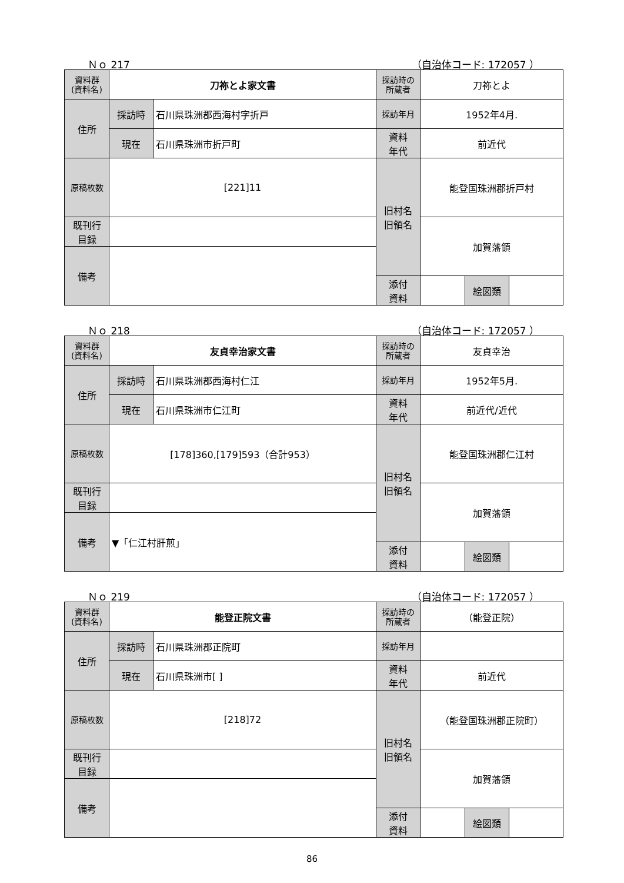Ｎｏ 217 （自治体コード: 172057 ）
| 資料群 (資料名) | 刀祢とよ家文書 | | 採訪時の 所蔵者 | 刀祢とよ | | |
| 住所 | 採訪時 | 石川県珠洲郡西海村字折戸 | 採訪年月 | 1952年4月. | | |
| | 現在 | 石川県珠洲市折戸町 | 資料 年代 | 前近代 | | |
| 原稿枚数 | [221]11 | | 旧村名 旧領名 | 能登国珠洲郡折戸村 | | |
| 既刊行 目録 | | | | 加賀藩領 | | |
| 備考 | | | | | | |
| | | | 添付 資料 | | 絵図類 | |
Ｎｏ 218 （自治体コード: 172057 ）
| 資料群 (資料名) | 友貞幸治家文書 | | 採訪時の 所蔵者 | 友貞幸治 | | |
| 住所 | 採訪時 | 石川県珠洲郡西海村仁江 | 採訪年月 | 1952年5月. | | |
| | 現在 | 石川県珠洲市仁江町 | 資料 年代 | 前近代/近代 | | |
| 原稿枚数 | [178]360,[179]593（合計953） | | 旧村名 旧領名 | 能登国珠洲郡仁江村 | | |
| 既刊行 目録 | | | | 加賀藩領 | | |
| 備考 | ▼「仁江村肝煎」 | | | | | |
| | | | 添付 資料 | | 絵図類 | |
Ｎｏ 219 （自治体コード: 172057 ）
| 資料群 (資料名) | 能登正院文書 | | 採訪時の 所蔵者 | （能登正院） | | |
| 住所 | 採訪時 | 石川県珠洲郡正院町 | 採訪年月 | | | |
| | 現在 | 石川県珠洲市[ ] | 資料 年代 | 前近代 | | |
| 原稿枚数 | [218]72 | | 旧村名 旧領名 | （能登国珠洲郡正院町） | | |
| 既刊行 目録 | | | | 加賀藩領 | | |
| 備考 | | | | | | |
| | | | 添付 資料 | | 絵図類 | |
86